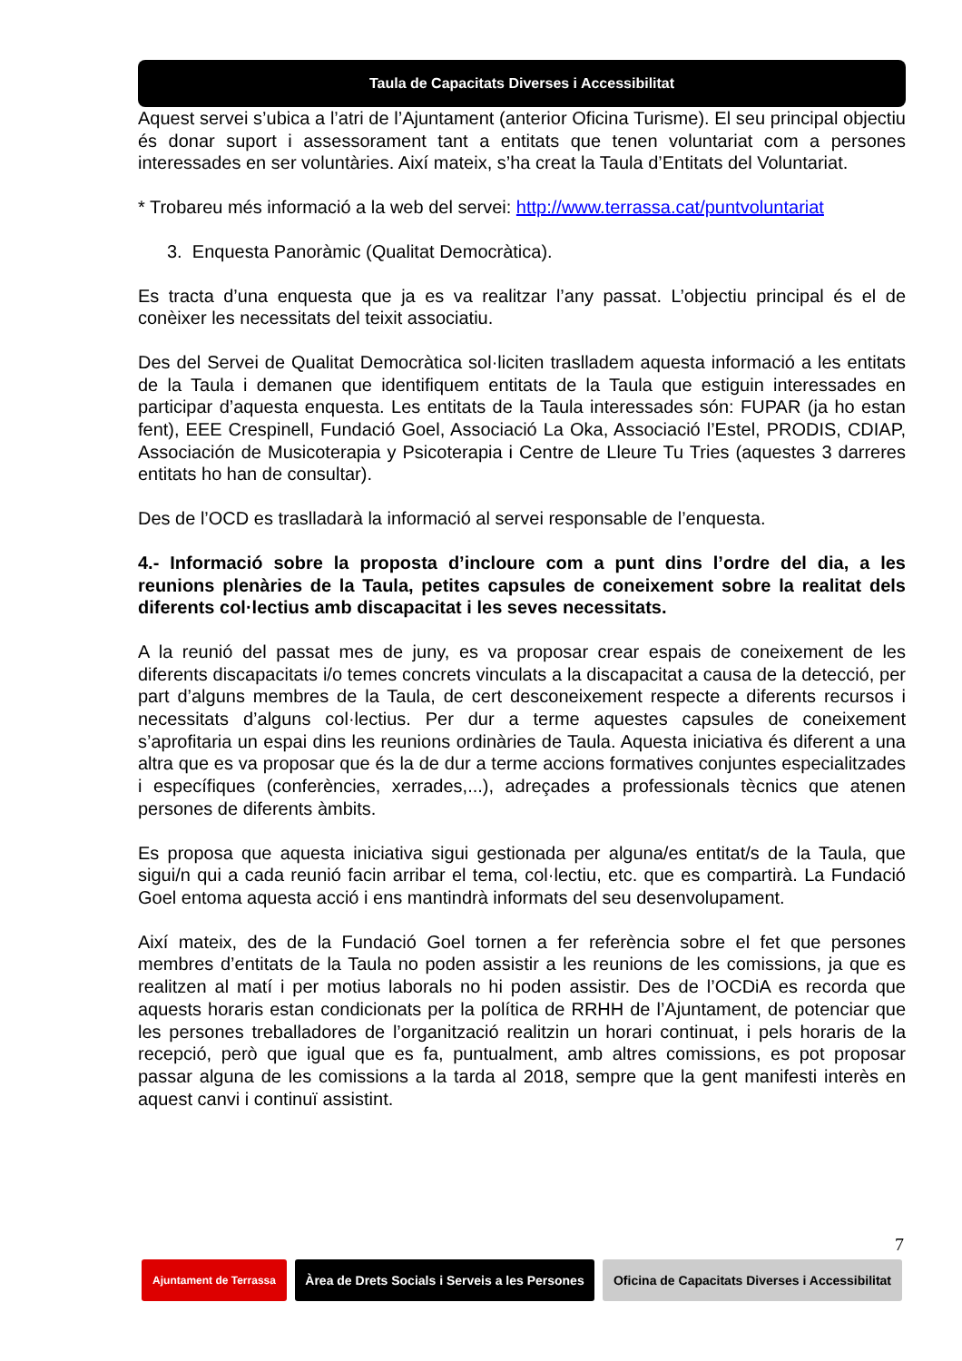Taula de Capacitats Diverses i Accessibilitat
Aquest servei s’ubica a l’atri de l’Ajuntament (anterior Oficina Turisme). El seu principal objectiu és donar suport i assessorament tant a entitats que tenen voluntariat com a persones interessades en ser voluntàries. Així mateix, s’ha creat la Taula d’Entitats del Voluntariat.
* Trobareu més informació a la web del servei: http://www.terrassa.cat/puntvoluntariat
3. Enquesta Panoràmic (Qualitat Democràtica).
Es tracta d’una enquesta que ja es va realitzar l’any passat. L’objectiu principal és el de conèixer les necessitats del teixit associatiu.
Des del Servei de Qualitat Democràtica sol·liciten traslladem aquesta informació a les entitats de la Taula i demanen que identifiquem entitats de la Taula que estiguin interessades en participar d’aquesta enquesta. Les entitats de la Taula interessades són: FUPAR (ja ho estan fent), EEE Crespinell, Fundació Goel, Associació La Oka, Associació l’Estel, PRODIS, CDIAP, Associación de Musicoterapia y Psicoterapia i Centre de Lleure Tu Tries (aquestes 3 darreres entitats ho han de consultar).
Des de l’OCD es traslladarà la informació al servei responsable de l’enquesta.
4.- Informació sobre la proposta d’incloure com a punt dins l’ordre del dia, a les reunions plenàries de la Taula, petites capsules de coneixement sobre la realitat dels diferents col·lectius amb discapacitat i les seves necessitats.
A la reunió del passat mes de juny, es va proposar crear espais de coneixement de les diferents discapacitats i/o temes concrets vinculats a la discapacitat a causa de la detecció, per part d’alguns membres de la Taula, de cert desconeixement respecte a diferents recursos i necessitats d’alguns col·lectius. Per dur a terme aquestes capsules de coneixement s’aprofitaria un espai dins les reunions ordinàries de Taula. Aquesta iniciativa és diferent a una altra que es va proposar que és la de dur a terme accions formatives conjuntes especialitzades i específiques (conferències, xerrades,...), adreçades a professionals tècnics que atenen persones de diferents àmbits.
Es proposa que aquesta iniciativa sigui gestionada per alguna/es entitat/s de la Taula, que sigui/n qui a cada reunió facin arribar el tema, col·lectiu, etc. que es compartirà. La Fundació Goel entoma aquesta acció i ens mantindrà informats del seu desenvolupament.
Així mateix, des de la Fundació Goel tornen a fer referència sobre el fet que persones membres d’entitats de la Taula no poden assistir a les reunions de les comissions, ja que es realitzen al matí i per motius laborals no hi poden assistir. Des de l’OCDiA es recorda que aquests horaris estan condicionats per la política de RRHH de l’Ajuntament, de potenciar que les persones treballadores de l’organització realitzin un horari continuat, i pels horaris de la recepció, però que igual que es fa, puntualment, amb altres comissions, es pot proposar passar alguna de les comissions a la tarda al 2018, sempre que la gent manifesti interès en aquest canvi i continuï assistint.
7
Ajuntament de Terrassa
Àrea de Drets Socials i Serveis a les Persones
Oficina de Capacitats Diverses i Accessibilitat